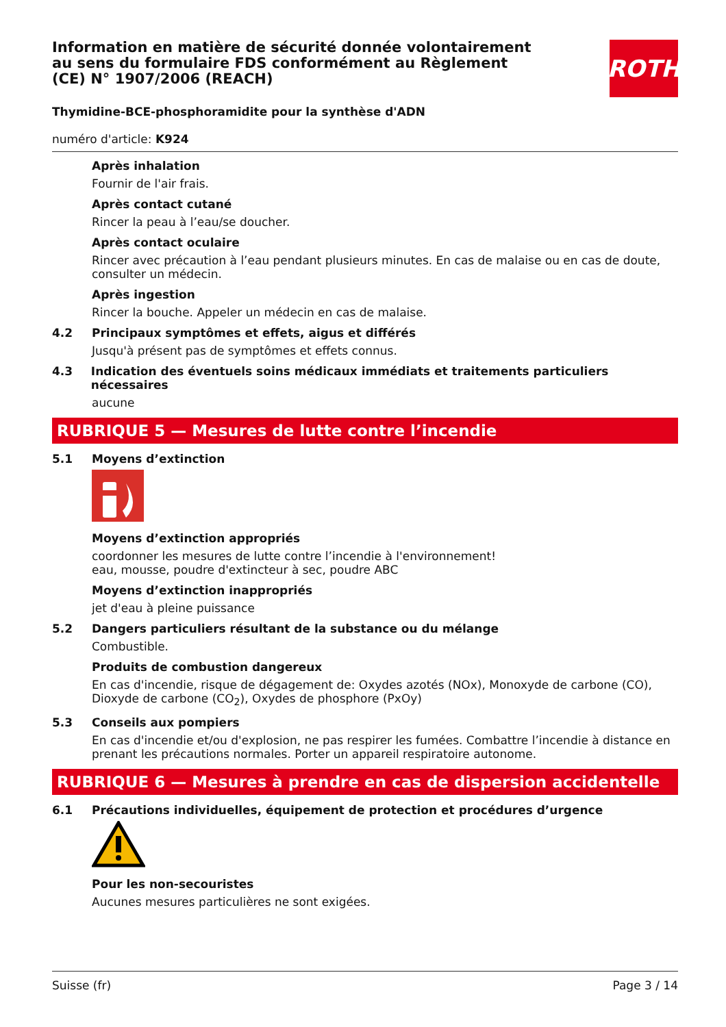ROTH
Information en matière de sécurité donnée volontairement au sens du formulaire FDS conformément au Règlement (CE) N° 1907/2006 (REACH)
Thymidine-BCE-phosphoramidite pour la synthèse d'ADN
numéro d'article: K924
Après inhalation
Fournir de l'air frais.
Après contact cutané
Rincer la peau à l’eau/se doucher.
Après contact oculaire
Rincer avec précaution à l’eau pendant plusieurs minutes. En cas de malaise ou en cas de doute, consulter un médecin.
Après ingestion
Rincer la bouche. Appeler un médecin en cas de malaise.
4.2 Principaux symptômes et effets, aigus et différés
Jusqu'à présent pas de symptômes et effets connus.
4.3 Indication des éventuels soins médicaux immédiats et traitements particuliers nécessaires
aucune
RUBRIQUE 5 — Mesures de lutte contre l’incendie
5.1 Moyens d’extinction
Moyens d’extinction appropriés
coordonner les mesures de lutte contre l’incendie à l'environnement!
eau, mousse, poudre d'extincteur à sec, poudre ABC
Moyens d’extinction inappropriés
jet d'eau à pleine puissance
5.2 Dangers particuliers résultant de la substance ou du mélange
Combustible.
Produits de combustion dangereux
En cas d'incendie, risque de dégagement de: Oxydes azotés (NOx), Monoxyde de carbone (CO), Dioxyde de carbone (CO<sub>2</sub>), Oxydes de phosphore (PxOy)
5.3 Conseils aux pompiers
En cas d'incendie et/ou d'explosion, ne pas respirer les fumées. Combattre l’incendie à distance en prenant les précautions normales. Porter un appareil respiratoire autonome.
RUBRIQUE 6 — Mesures à prendre en cas de dispersion accidentelle
6.1 Précautions individuelles, équipement de protection et procédures d’urgence
Pour les non-secouristes
Aucunes mesures particulières ne sont exigées.
Suisse (fr) Page 3 / 14